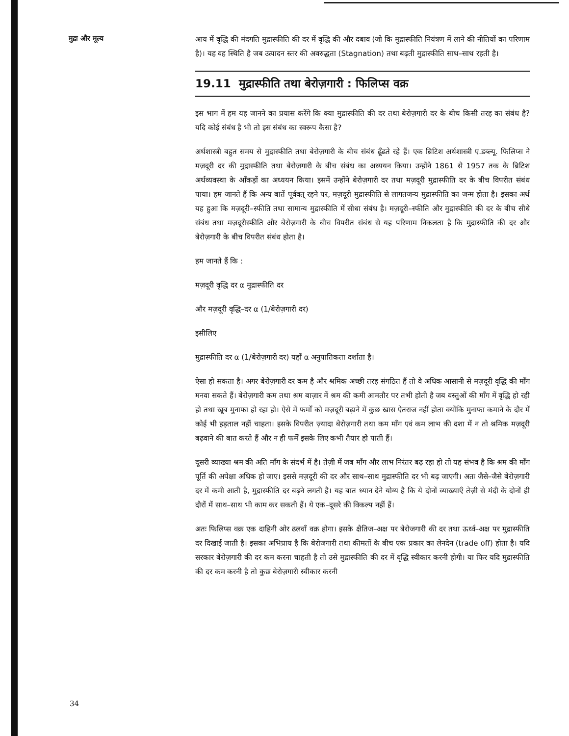मुद्रा और मूल्य
आय में वृद्धि की मंदगति मुद्रास्फीति की दर में वृद्धि की और दबाव (जो कि मुद्रास्फीति नियंत्रण में लाने की नीतियों का परिणाम है)। यह वह स्थिति है जब उत्पादन स्तर की अवरुद्धता (Stagnation) तथा बढ़ती मुद्रास्फीति साथ–साथ रहती है।
19.11 मुद्रास्फीति तथा बेरोज़गारी : फिलिप्स वक्र
इस भाग में हम यह जानने का प्रयास करेंगे कि क्या मुद्रास्फीति की दर तथा बेरोज़गारी दर के बीच किसी तरह का संबंध है? यदि कोई संबंध है भी तो इस संबंध का स्वरूप कैसा है?
अर्थशास्त्री बहुत समय से मुद्रास्फीति तथा बेरोज़गारी के बीच संबंध ढूँढते रहे हैं। एक ब्रिटिश अर्थशास्त्री ए.डब्ल्यू. फिलिप्स ने मज़दूरी दर की मुद्रास्फीति तथा बेरोज़गारी के बीच संबंध का अध्ययन किया। उन्होंने 1861 से 1957 तक के ब्रिटिश अर्थव्यवस्था के आँकड़ों का अध्ययन किया। इसमें उन्होंने बेरोज़गारी दर तथा मज़दूरी मुद्रास्फीति दर के बीच विपरीत संबंध पाया। हम जानते हैं कि अन्य बातें पूर्ववत् रहने पर, मज़दूरी मुद्रास्फीति से लागतजन्य मुद्रास्फीति का जन्म होता है। इसका अर्थ यह हुआ कि मज़दूरी–स्फीति तथा सामान्य मुद्रास्फीति में सीधा संबंध है। मज़दूरी–स्फीति और मुद्रास्फीति की दर के बीच सीधे संबंध तथा मज़दूरीस्फीति और बेरोज़गारी के बीच विपरीत संबंध से यह परिणाम निकलता है कि मुद्रास्फीति की दर और बेरोज़गारी के बीच विपरीत संबंध होता है।
हम जानते हैं कि :
मज़दूरी वृद्धि दर α मुद्रास्फीति दर
और मज़दूरी वृद्धि–दर α (1/बेरोज़गारी दर)
इसीलिए
मुद्रास्फीति दर α (1/बेरोज़गारी दर) यहाँ α अनुपातिकता दर्शाता है।
ऐसा हो सकता है। अगर बेरोज़गारी दर कम है और श्रमिक अच्छी तरह संगठित हैं तो वे अधिक आसानी से मज़दूरी वृद्धि की माँग मनवा सकते हैं। बेरोज़गारी कम तथा श्रम बाज़ार में श्रम की कमी आमतौर पर तभी होती है जब वस्तुओं की माँग में वृद्धि हो रही हो तथा खूब मुनाफा हो रहा हो। ऐसे में फर्मों को मज़दूरी बढ़ाने में कुछ खास ऐतराज नहीं होता क्योंकि मुनाफा कमाने के दौर में कोई भी हड़ताल नहीं चाहता। इसके विपरीत ज़्यादा बेरोज़गारी तथा कम माँग एवं कम लाभ की दशा में न तो श्रमिक मज़दूरी बढ़वाने की बात करते हैं और न ही फर्में इसके लिए कभी तैयार हो पाती हैं।
दूसरी व्याख्या श्रम की अति माँग के संदर्भ में है। तेज़ी में जब माँग और लाभ निरंतर बढ़ रहा हो तो यह संभव है कि श्रम की माँग पूर्ति की अपेक्षा अधिक हो जाए। इससे मज़दूरी की दर और साथ–साथ मुद्रास्फीति दर भी बढ़ जाएगी। अतः जैसे–जैसे बेरोज़गारी दर में कमी आती है, मुद्रास्फीति दर बढ़ने लगती है। यह बात ध्यान देने योग्य है कि ये दोनों व्याख्याएँ तेज़ी से मंदी के दोनों ही दौरों में साथ–साथ भी काम कर सकती हैं। ये एक–दूसरे की विकल्प नहीं हैं।
अतः फिलिप्स वक्र एक दाहिनी ओर ढलवाँ वक्र होगा। इसके क्षैतिज–अक्ष पर बेरोजगारी की दर तथा ऊर्ध्व–अक्ष पर मुद्रास्फीति दर दिखाई जाती है। इसका अभिप्राय है कि बेरोजगारी तथा कीमतों के बीच एक प्रकार का लेनदेन (trade off) होता है। यदि सरकार बेरोज़गारी की दर कम करना चाहती है तो उसे मुद्रास्फीति की दर में वृद्धि स्वीकार करनी होगी। या फिर यदि मुद्रास्फीति की दर कम करनी है तो कुछ बेरोज़गारी स्वीकार करनी
34